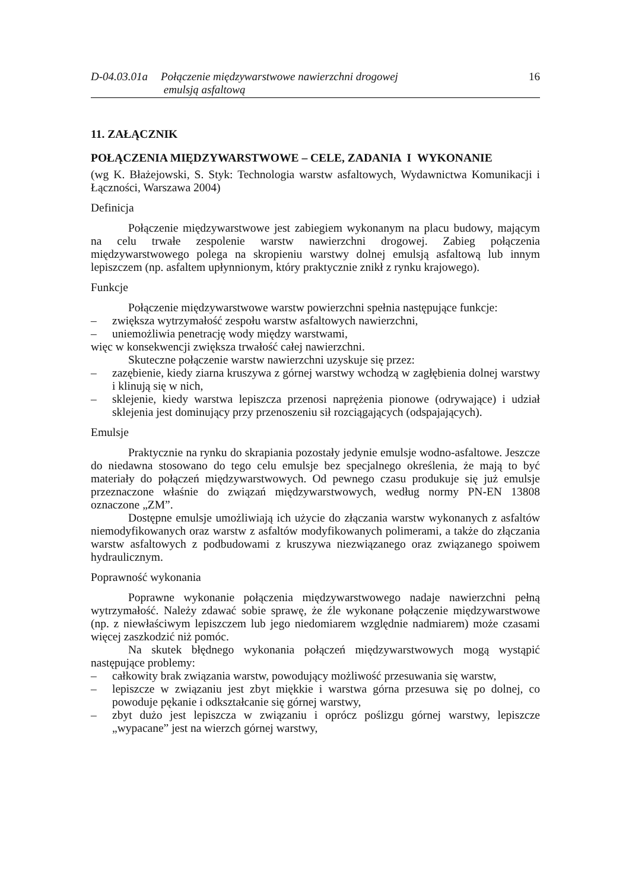D-04.03.01a
Połączenie międzywarstwowe nawierzchni drogowej
emulsją asfaltową
16
11. ZAŁĄCZNIK
POŁĄCZENIA MIĘDZYWARSTWOWE – CELE, ZADANIA I WYKONANIE
(wg K. Błażejowski, S. Styk: Technologia warstw asfaltowych, Wydawnictwa Komunikacji i Łączności, Warszawa 2004)
Definicja
Połączenie międzywarstwowe jest zabiegiem wykonanym na placu budowy, mającym na celu trwałe zespolenie warstw nawierzchni drogowej. Zabieg połączenia międzywarstwowego polega na skropieniu warstwy dolnej emulsją asfaltową lub innym lepiszczem (np. asfaltem upłynnionym, który praktycznie znikł z rynku krajowego).
Funkcje
Połączenie międzywarstwowe warstw powierzchni spełnia następujące funkcje:
– zwiększa wytrzymałość zespołu warstw asfaltowych nawierzchni,
– uniemożliwia penetrację wody między warstwami,
więc w konsekwencji zwiększa trwałość całej nawierzchni.
Skuteczne połączenie warstw nawierzchni uzyskuje się przez:
– zazębienie, kiedy ziarna kruszywa z górnej warstwy wchodzą w zagłębienia dolnej warstwy i klinują się w nich,
– sklejenie, kiedy warstwa lepiszcza przenosi naprężenia pionowe (odrywające) i udział sklejenia jest dominujący przy przenoszeniu sił rozciągających (odspajających).
Emulsje
Praktycznie na rynku do skrapiania pozostały jedynie emulsje wodno-asfaltowe. Jeszcze do niedawna stosowano do tego celu emulsje bez specjalnego określenia, że mają to być materiały do połączeń międzywarstwowych. Od pewnego czasu produkuje się już emulsje przeznaczone właśnie do związań międzywarstwowych, według normy PN-EN 13808 oznaczone „ZM”.
Dostępne emulsje umożliwiają ich użycie do złączania warstw wykonanych z asfaltów niemodyfikowanych oraz warstw z asfaltów modyfikowanych polimerami, a także do złączania warstw asfaltowych z podbudowami z kruszywa niezwiązanego oraz związanego spoiwem hydraulicznym.
Poprawność wykonania
Poprawne wykonanie połączenia międzywarstwowego nadaje nawierzchni pełną wytrzymałość. Należy zdawać sobie sprawę, że źle wykonane połączenie międzywarstwowe (np. z niewłaściwym lepiszczem lub jego niedomiarem względnie nadmiarem) może czasami więcej zaszkodzić niż pomóc.
Na skutek błędnego wykonania połączeń międzywarstwowych mogą wystąpić następujące problemy:
– całkowity brak związania warstw, powodujący możliwość przesuwania się warstw,
– lepiszcze w związaniu jest zbyt miękkie i warstwa górna przesuwa się po dolnej, co powoduje pękanie i odkształcanie się górnej warstwy,
– zbyt dużo jest lepiszcza w związaniu i oprócz poślizgu górnej warstwy, lepiszcze „wypacane” jest na wierzch górnej warstwy,